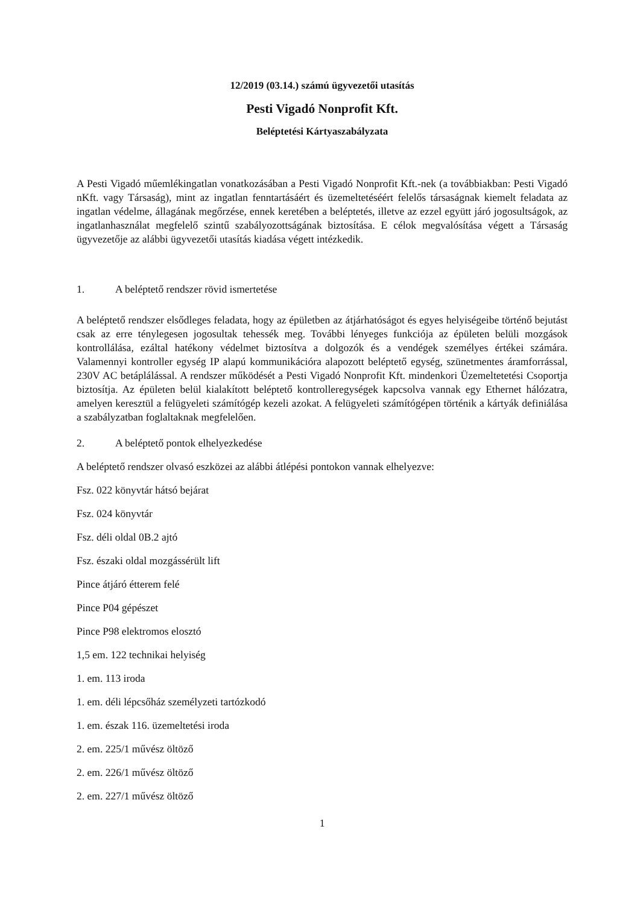12/2019 (03.14.) számú ügyvezetői utasítás
Pesti Vigadó Nonprofit Kft.
Beléptetési Kártyaszabályzata
A Pesti Vigadó műemlékingatlan vonatkozásában a Pesti Vigadó Nonprofit Kft.-nek (a továbbiakban: Pesti Vigadó nKft. vagy Társaság), mint az ingatlan fenntartásáért és üzemeltetéséért felelős társaságnak kiemelt feladata az ingatlan védelme, állagának megőrzése, ennek keretében a beléptetés, illetve az ezzel együtt járó jogosultságok, az ingatlanhasználat megfelelő szintű szabályozottságának biztosítása. E célok megvalósítása végett a Társaság ügyvezetője az alábbi ügyvezetői utasítás kiadása végett intézkedik.
1. A beléptető rendszer rövid ismertetése
A beléptető rendszer elsődleges feladata, hogy az épületben az átjárhatóságot és egyes helyiségeibe történő bejutást csak az erre ténylegesen jogosultak tehessék meg. További lényeges funkciója az épületen belüli mozgások kontrollálása, ezáltal hatékony védelmet biztosítva a dolgozók és a vendégek személyes értékei számára. Valamennyi kontroller egység IP alapú kommunikációra alapozott beléptető egység, szünetmentes áramforrással, 230V AC betáplálással. A rendszer működését a Pesti Vigadó Nonprofit Kft. mindenkori Üzemeltetetési Csoportja biztosítja. Az épületen belül kialakított beléptető kontrolleregységek kapcsolva vannak egy Ethernet hálózatra, amelyen keresztül a felügyeleti számítógép kezeli azokat. A felügyeleti számítógépen történik a kártyák definiálása a szabályzatban foglaltaknak megfelelően.
2. A beléptető pontok elhelyezkedése
A beléptető rendszer olvasó eszközei az alábbi átlépési pontokon vannak elhelyezve:
Fsz. 022 könyvtár hátsó bejárat
Fsz. 024 könyvtár
Fsz. déli oldal 0B.2 ajtó
Fsz. északi oldal mozgássérült lift
Pince átjáró étterem felé
Pince P04 gépészet
Pince P98 elektromos elosztó
1,5 em. 122 technikai helyiség
1. em. 113 iroda
1. em. déli lépcsőház személyzeti tartózkodó
1. em. észak 116. üzemeltetési iroda
2. em. 225/1 művész öltöző
2. em. 226/1 művész öltöző
2. em. 227/1 művész öltöző
1